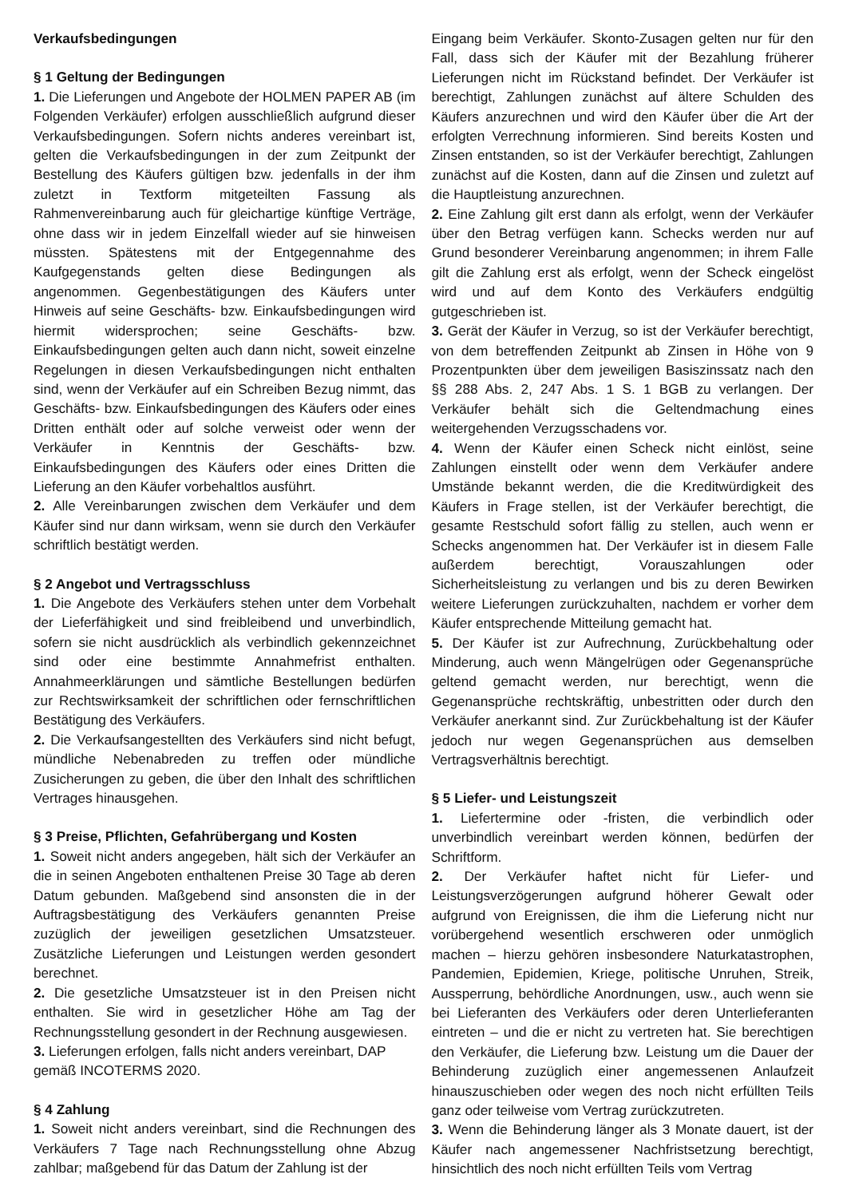Verkaufsbedingungen
§ 1 Geltung der Bedingungen
1. Die Lieferungen und Angebote der HOLMEN PAPER AB (im Folgenden Verkäufer) erfolgen ausschließlich aufgrund dieser Verkaufsbedingungen. Sofern nichts anderes vereinbart ist, gelten die Verkaufsbedingungen in der zum Zeitpunkt der Bestellung des Käufers gültigen bzw. jedenfalls in der ihm zuletzt in Textform mitgeteilten Fassung als Rahmenvereinbarung auch für gleichartige künftige Verträge, ohne dass wir in jedem Einzelfall wieder auf sie hinweisen müssten. Spätestens mit der Entgegennahme des Kaufgegenstands gelten diese Bedingungen als angenommen. Gegenbestätigungen des Käufers unter Hinweis auf seine Geschäfts- bzw. Einkaufsbedingungen wird hiermit widersprochen; seine Geschäfts- bzw. Einkaufsbedingungen gelten auch dann nicht, soweit einzelne Regelungen in diesen Verkaufsbedingungen nicht enthalten sind, wenn der Verkäufer auf ein Schreiben Bezug nimmt, das Geschäfts- bzw. Einkaufsbedingungen des Käufers oder eines Dritten enthält oder auf solche verweist oder wenn der Verkäufer in Kenntnis der Geschäfts- bzw. Einkaufsbedingungen des Käufers oder eines Dritten die Lieferung an den Käufer vorbehaltlos ausführt.
2. Alle Vereinbarungen zwischen dem Verkäufer und dem Käufer sind nur dann wirksam, wenn sie durch den Verkäufer schriftlich bestätigt werden.
§ 2 Angebot und Vertragsschluss
1. Die Angebote des Verkäufers stehen unter dem Vorbehalt der Lieferfähigkeit und sind freibleibend und unverbindlich, sofern sie nicht ausdrücklich als verbindlich gekennzeichnet sind oder eine bestimmte Annahmefrist enthalten. Annahmeerklärungen und sämtliche Bestellungen bedürfen zur Rechtswirksamkeit der schriftlichen oder fernschriftlichen Bestätigung des Verkäufers.
2. Die Verkaufsangestellten des Verkäufers sind nicht befugt, mündliche Nebenabreden zu treffen oder mündliche Zusicherungen zu geben, die über den Inhalt des schriftlichen Vertrages hinausgehen.
§ 3 Preise, Pflichten, Gefahrübergang und Kosten
1. Soweit nicht anders angegeben, hält sich der Verkäufer an die in seinen Angeboten enthaltenen Preise 30 Tage ab deren Datum gebunden. Maßgebend sind ansonsten die in der Auftragsbestätigung des Verkäufers genannten Preise zuzüglich der jeweiligen gesetzlichen Umsatzsteuer. Zusätzliche Lieferungen und Leistungen werden gesondert berechnet.
2. Die gesetzliche Umsatzsteuer ist in den Preisen nicht enthalten. Sie wird in gesetzlicher Höhe am Tag der Rechnungsstellung gesondert in der Rechnung ausgewiesen.
3. Lieferungen erfolgen, falls nicht anders vereinbart, DAP gemäß INCOTERMS 2020.
§ 4 Zahlung
1. Soweit nicht anders vereinbart, sind die Rechnungen des Verkäufers 7 Tage nach Rechnungsstellung ohne Abzug zahlbar; maßgebend für das Datum der Zahlung ist der
Eingang beim Verkäufer. Skonto-Zusagen gelten nur für den Fall, dass sich der Käufer mit der Bezahlung früherer Lieferungen nicht im Rückstand befindet. Der Verkäufer ist berechtigt, Zahlungen zunächst auf ältere Schulden des Käufers anzurechnen und wird den Käufer über die Art der erfolgten Verrechnung informieren. Sind bereits Kosten und Zinsen entstanden, so ist der Verkäufer berechtigt, Zahlungen zunächst auf die Kosten, dann auf die Zinsen und zuletzt auf die Hauptleistung anzurechnen.
2. Eine Zahlung gilt erst dann als erfolgt, wenn der Verkäufer über den Betrag verfügen kann. Schecks werden nur auf Grund besonderer Vereinbarung angenommen; in ihrem Falle gilt die Zahlung erst als erfolgt, wenn der Scheck eingelöst wird und auf dem Konto des Verkäufers endgültig gutgeschrieben ist.
3. Gerät der Käufer in Verzug, so ist der Verkäufer berechtigt, von dem betreffenden Zeitpunkt ab Zinsen in Höhe von 9 Prozentpunkten über dem jeweiligen Basiszinssatz nach den §§ 288 Abs. 2, 247 Abs. 1 S. 1 BGB zu verlangen. Der Verkäufer behält sich die Geltendmachung eines weitergehenden Verzugsschadens vor.
4. Wenn der Käufer einen Scheck nicht einlöst, seine Zahlungen einstellt oder wenn dem Verkäufer andere Umstände bekannt werden, die die Kreditwürdigkeit des Käufers in Frage stellen, ist der Verkäufer berechtigt, die gesamte Restschuld sofort fällig zu stellen, auch wenn er Schecks angenommen hat. Der Verkäufer ist in diesem Falle außerdem berechtigt, Vorauszahlungen oder Sicherheitsleistung zu verlangen und bis zu deren Bewirken weitere Lieferungen zurückzuhalten, nachdem er vorher dem Käufer entsprechende Mitteilung gemacht hat.
5. Der Käufer ist zur Aufrechnung, Zurückbehaltung oder Minderung, auch wenn Mängelrügen oder Gegenansprüche geltend gemacht werden, nur berechtigt, wenn die Gegenansprüche rechtskräftig, unbestritten oder durch den Verkäufer anerkannt sind. Zur Zurückbehaltung ist der Käufer jedoch nur wegen Gegenansprüchen aus demselben Vertragsverhältnis berechtigt.
§ 5 Liefer- und Leistungszeit
1. Liefertermine oder -fristen, die verbindlich oder unverbindlich vereinbart werden können, bedürfen der Schriftform.
2. Der Verkäufer haftet nicht für Liefer- und Leistungsverzögerungen aufgrund höherer Gewalt oder aufgrund von Ereignissen, die ihm die Lieferung nicht nur vorübergehend wesentlich erschweren oder unmöglich machen – hierzu gehören insbesondere Naturkatastrophen, Pandemien, Epidemien, Kriege, politische Unruhen, Streik, Aussperrung, behördliche Anordnungen, usw., auch wenn sie bei Lieferanten des Verkäufers oder deren Unterlieferanten eintreten – und die er nicht zu vertreten hat. Sie berechtigen den Verkäufer, die Lieferung bzw. Leistung um die Dauer der Behinderung zuzüglich einer angemessenen Anlaufzeit hinauszuschieben oder wegen des noch nicht erfüllten Teils ganz oder teilweise vom Vertrag zurückzutreten.
3. Wenn die Behinderung länger als 3 Monate dauert, ist der Käufer nach angemessener Nachfristsetzung berechtigt, hinsichtlich des noch nicht erfüllten Teils vom Vertrag